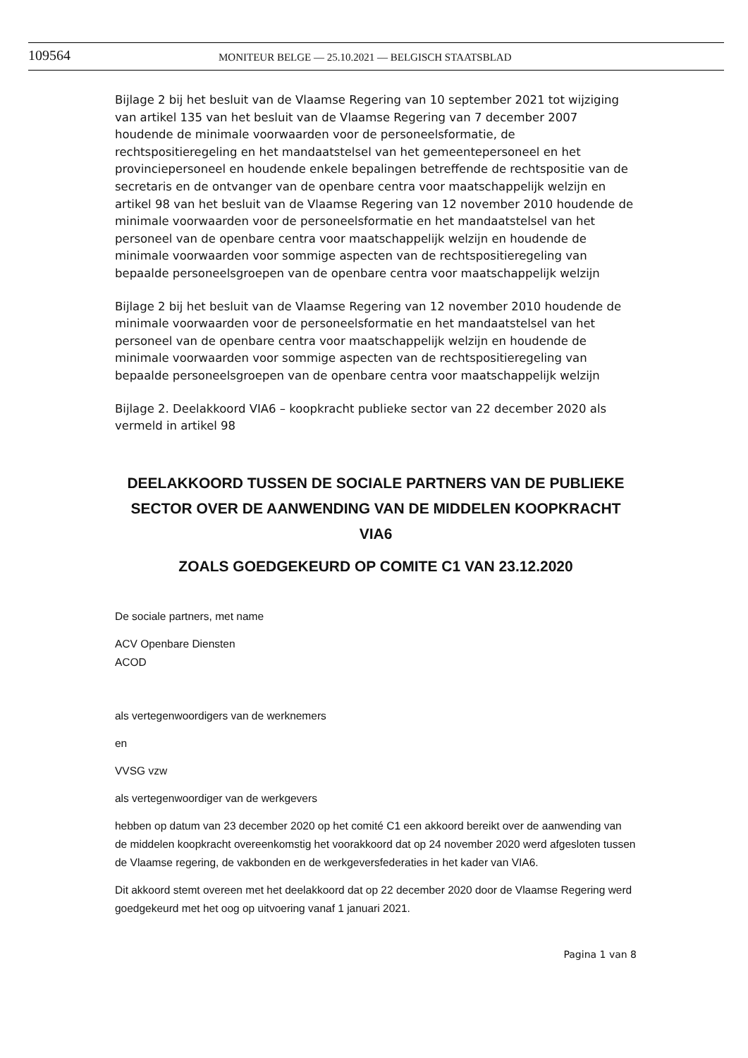109564
MONITEUR BELGE — 25.10.2021 — BELGISCH STAATSBLAD
Bijlage 2 bij het besluit van de Vlaamse Regering van 10 september 2021 tot wijziging van artikel 135 van het besluit van de Vlaamse Regering van 7 december 2007 houdende de minimale voorwaarden voor de personeelsformatie, de rechtspositieregeling en het mandaatstelsel van het gemeentepersoneel en het provinciepersoneel en houdende enkele bepalingen betreffende de rechtspositie van de secretaris en de ontvanger van de openbare centra voor maatschappelijk welzijn en artikel 98 van het besluit van de Vlaamse Regering van 12 november 2010 houdende de minimale voorwaarden voor de personeelsformatie en het mandaatstelsel van het personeel van de openbare centra voor maatschappelijk welzijn en houdende de minimale voorwaarden voor sommige aspecten van de rechtspositieregeling van bepaalde personeelsgroepen van de openbare centra voor maatschappelijk welzijn
Bijlage 2 bij het besluit van de Vlaamse Regering van 12 november 2010 houdende de minimale voorwaarden voor de personeelsformatie en het mandaatstelsel van het personeel van de openbare centra voor maatschappelijk welzijn en houdende de minimale voorwaarden voor sommige aspecten van de rechtspositieregeling van bepaalde personeelsgroepen van de openbare centra voor maatschappelijk welzijn
Bijlage 2. Deelakkoord VIA6 – koopkracht publieke sector van 22 december 2020 als vermeld in artikel 98
DEELAKKOORD TUSSEN DE SOCIALE PARTNERS VAN DE PUBLIEKE SECTOR OVER DE AANWENDING VAN DE MIDDELEN KOOPKRACHT VIA6
ZOALS GOEDGEKEURD OP COMITE C1 VAN 23.12.2020
De sociale partners, met name
ACV Openbare Diensten
ACOD
als vertegenwoordigers van de werknemers
en
VVSG vzw
als vertegenwoordiger van de werkgevers
hebben op datum van 23 december 2020 op het comité C1 een akkoord bereikt over de aanwending van de middelen koopkracht overeenkomstig het voorakkoord dat op 24 november 2020 werd afgesloten tussen de Vlaamse regering, de vakbonden en de werkgeversfederaties in het kader van VIA6.
Dit akkoord stemt overeen met het deelakkoord dat op 22 december 2020 door de Vlaamse Regering werd goedgekeurd met het oog op uitvoering vanaf 1 januari 2021.
Pagina 1 van 8